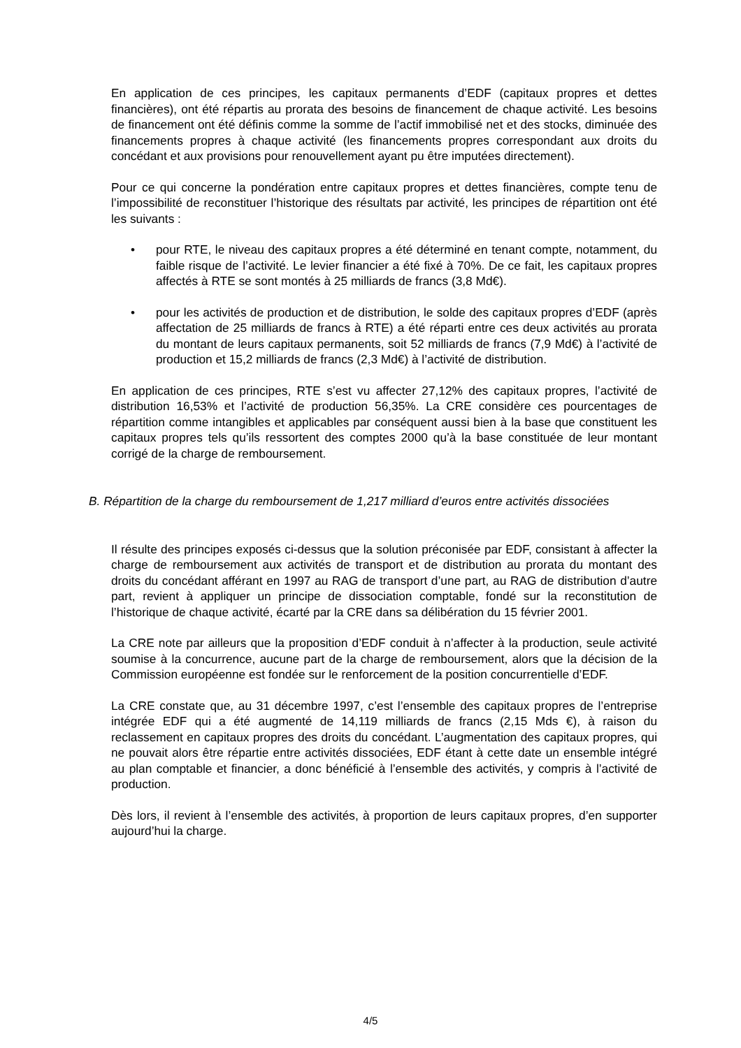En application de ces principes, les capitaux permanents d’EDF (capitaux propres et dettes financières), ont été répartis au prorata des besoins de financement de chaque activité. Les besoins de financement ont été définis comme la somme de l’actif immobilisé net et des stocks, diminuée des financements propres à chaque activité (les financements propres correspondant aux droits du concédant et aux provisions pour renouvellement ayant pu être imputées directement).
Pour ce qui concerne la pondération entre capitaux propres et dettes financières, compte tenu de l’impossibilité de reconstituer l’historique des résultats par activité, les principes de répartition ont été les suivants :
• pour RTE, le niveau des capitaux propres a été déterminé en tenant compte, notamment, du faible risque de l’activité. Le levier financier a été fixé à 70%. De ce fait, les capitaux propres affectés à RTE se sont montés à 25 milliards de francs (3,8 Md€).
• pour les activités de production et de distribution, le solde des capitaux propres d’EDF (après affectation de 25 milliards de francs à RTE) a été réparti entre ces deux activités au prorata du montant de leurs capitaux permanents, soit 52 milliards de francs (7,9 Md€) à l’activité de production et 15,2 milliards de francs (2,3 Md€) à l’activité de distribution.
En application de ces principes, RTE s’est vu affecter 27,12% des capitaux propres, l’activité de distribution 16,53% et l’activité de production 56,35%. La CRE considère ces pourcentages de répartition comme intangibles et applicables par conséquent aussi bien à la base que constituent les capitaux propres tels qu’ils ressortent des comptes 2000 qu’à la base constituée de leur montant corrigé de la charge de remboursement.
B. Répartition de la charge du remboursement de 1,217 milliard d’euros entre activités dissociées
Il résulte des principes exposés ci-dessus que la solution préconisée par EDF, consistant à affecter la charge de remboursement aux activités de transport et de distribution au prorata du montant des droits du concédant afférant en 1997 au RAG de transport d’une part, au RAG de distribution d’autre part, revient à appliquer un principe de dissociation comptable, fondé sur la reconstitution de l’historique de chaque activité, écarté par la CRE dans sa délibération du 15 février 2001.
La CRE note par ailleurs que la proposition d’EDF conduit à n’affecter à la production, seule activité soumise à la concurrence, aucune part de la charge de remboursement, alors que la décision de la Commission européenne est fondée sur le renforcement de la position concurrentielle d’EDF.
La CRE constate que, au 31 décembre 1997, c’est l’ensemble des capitaux propres de l’entreprise intégrée EDF qui a été augmenté de 14,119 milliards de francs (2,15 Mds €), à raison du reclassement en capitaux propres des droits du concédant. L’augmentation des capitaux propres, qui ne pouvait alors être répartie entre activités dissociées, EDF étant à cette date un ensemble intégré au plan comptable et financier, a donc bénéficié à l’ensemble des activités, y compris à l’activité de production.
Dès lors, il revient à l’ensemble des activités, à proportion de leurs capitaux propres, d’en supporter aujourd’hui la charge.
4/5